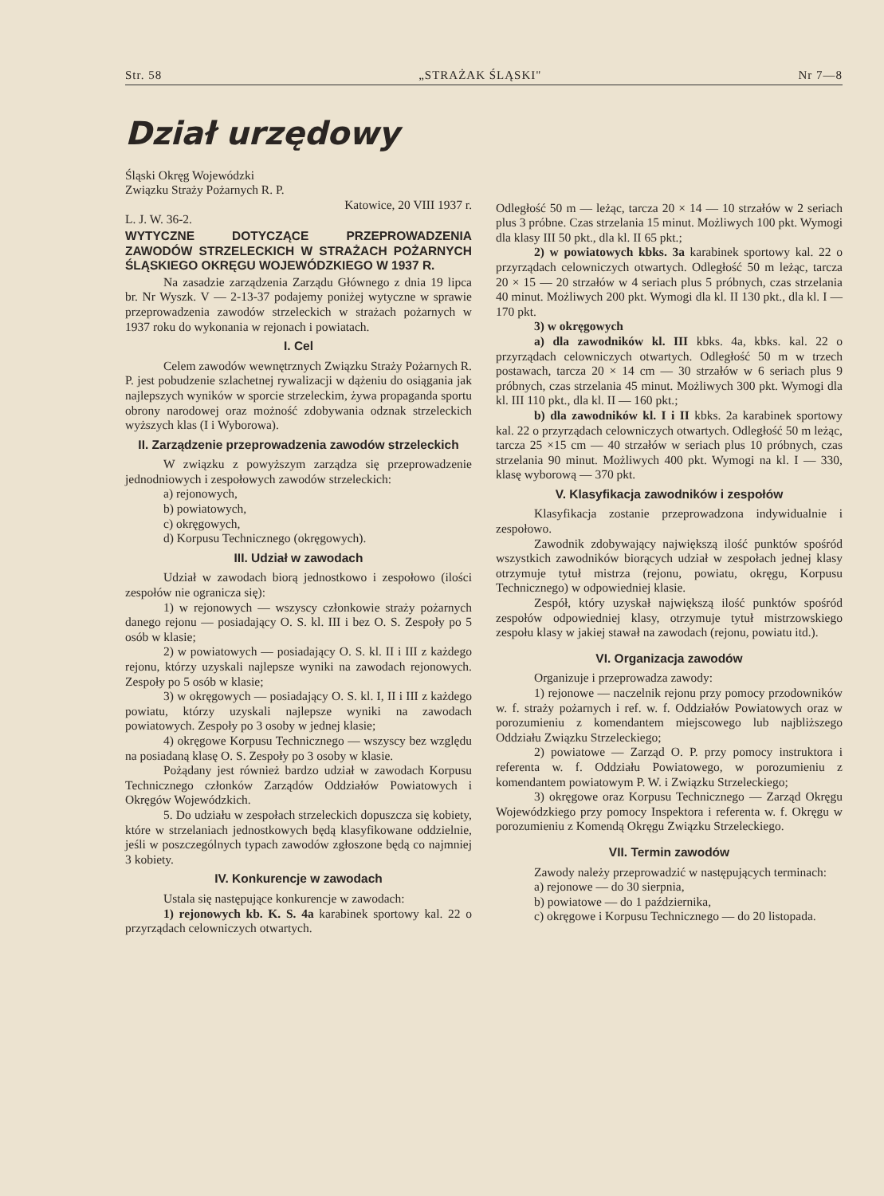Str. 58 „STRAŻAK ŚLĄSKI" Nr 7—8
Dział urzędowy
Śląski Okręg Wojewódzki
Związku Straży Pożarnych R. P.
Katowice, 20 VIII 1937 r.
L. J. W. 36-2.
WYTYCZNE DOTYCZĄCE PRZEPROWADZENIA ZAWODÓW STRZELECKICH W STRAŻACH POŻARNYCH ŚLĄSKIEGO OKRĘGU WOJEWÓDZKIEGO W 1937 R.
Na zasadzie zarządzenia Zarządu Głównego z dnia 19 lipca br. Nr Wyszk. V — 2-13-37 podajemy poniżej wytyczne w sprawie przeprowadzenia zawodów strzeleckich w strażach pożarnych w 1937 roku do wykonania w rejonach i powiatach.
I. Cel
Celem zawodów wewnętrznych Związku Straży Pożarnych R. P. jest pobudzenie szlachetnej rywalizacji w dążeniu do osiągania jak najlepszych wyników w sporcie strzeleckim, żywa propaganda sportu obrony narodowej oraz możność zdobywania odznak strzeleckich wyższych klas (I i Wyborowa).
II. Zarządzenie przeprowadzenia zawodów strzeleckich
W związku z powyższym zarządza się przeprowadzenie jednodniowych i zespołowych zawodów strzeleckich:
a) rejonowych,
b) powiatowych,
c) okręgowych,
d) Korpusu Technicznego (okręgowych).
III. Udział w zawodach
Udział w zawodach biorą jednostkowo i zespołowo (ilości zespołów nie ogranicza się):
1) w rejonowych — wszyscy członkowie straży pożarnych danego rejonu — posiadający O. S. kl. III i bez O. S. Zespoły po 5 osób w klasie;
2) w powiatowych — posiadający O. S. kl. II i III z każdego rejonu, którzy uzyskali najlepsze wyniki na zawodach rejonowych. Zespoły po 5 osób w klasie;
3) w okręgowych — posiadający O. S. kl. I, II i III z każdego powiatu, którzy uzyskali najlepsze wyniki na zawodach powiatowych. Zespoły po 3 osoby w jednej klasie;
4) okręgowe Korpusu Technicznego — wszyscy bez względu na posiadaną klasę O. S. Zespoły po 3 osoby w klasie.
Pożądany jest również bardzo udział w zawodach Korpusu Technicznego członków Zarządów Oddziałów Powiatowych i Okręgów Wojewódzkich.
5. Do udziału w zespołach strzeleckich dopuszcza się kobiety, które w strzelaniach jednostkowych będą klasyfikowane oddzielnie, jeśli w poszczególnych typach zawodów zgłoszone będą co najmniej 3 kobiety.
IV. Konkurencje w zawodach
Ustala się następujące konkurencje w zawodach:
1) rejonowych kb. K. S. 4a karabinek sportowy kal. 22 o przyrządach celowniczych otwartych.
Odległość 50 m — leżąc, tarcza 20 × 14 — 10 strzałów w 2 seriach plus 3 próbne. Czas strzelania 15 minut. Możliwych 100 pkt. Wymogi dla klasy III 50 pkt., dla kl. II 65 pkt.;
2) w powiatowych kbks. 3a karabinek sportowy kal. 22 o przyrządach celowniczych otwartych. Odległość 50 m leżąc, tarcza 20 × 15 — 20 strzałów w 4 seriach plus 5 próbnych, czas strzelania 40 minut. Możliwych 200 pkt. Wymogi dla kl. II 130 pkt., dla kl. I — 170 pkt.
3) w okręgowych
a) dla zawodników kl. III kbks. 4a, kbks. kal. 22 o przyrządach celowniczych otwartych. Odległość 50 m w trzech postawach, tarcza 20 × 14 cm — 30 strzałów w 6 seriach plus 9 próbnych, czas strzelania 45 minut. Możliwych 300 pkt. Wymogi dla kl. III 110 pkt., dla kl. II — 160 pkt.;
b) dla zawodników kl. I i II kbks. 2a karabinek sportowy kal. 22 o przyrządach celowniczych otwartych. Odległość 50 m leżąc, tarcza 25 ×15 cm — 40 strzałów w seriach plus 10 próbnych, czas strzelania 90 minut. Możliwych 400 pkt. Wymogi na kl. I — 330, klasę wyborową — 370 pkt.
V. Klasyfikacja zawodników i zespołów
Klasyfikacja zostanie przeprowadzona indywidualnie i zespołowo.
Zawodnik zdobywający największą ilość punktów spośród wszystkich zawodników biorących udział w zespołach jednej klasy otrzymuje tytuł mistrza (rejonu, powiatu, okręgu, Korpusu Technicznego) w odpowiedniej klasie.
Zespół, który uzyskał największą ilość punktów spośród zespołów odpowiedniej klasy, otrzymuje tytuł mistrzowskiego zespołu klasy w jakiej stawał na zawodach (rejonu, powiatu itd.).
VI. Organizacja zawodów
Organizuje i przeprowadza zawody:
1) rejonowe — naczelnik rejonu przy pomocy przodowników w. f. straży pożarnych i ref. w. f. Oddziałów Powiatowych oraz w porozumieniu z komendantem miejscowego lub najbliższego Oddziału Związku Strzeleckiego;
2) powiatowe — Zarząd O. P. przy pomocy instruktora i referenta w. f. Oddziału Powiatowego, w porozumieniu z komendantem powiatowym P. W. i Związku Strzeleckiego;
3) okręgowe oraz Korpusu Technicznego — Zarząd Okręgu Wojewódzkiego przy pomocy Inspektora i referenta w. f. Okręgu w porozumieniu z Komendą Okręgu Związku Strzeleckiego.
VII. Termin zawodów
Zawody należy przeprowadzić w następujących terminach:
a) rejonowe — do 30 sierpnia,
b) powiatowe — do 1 października,
c) okręgowe i Korpusu Technicznego — do 20 listopada.